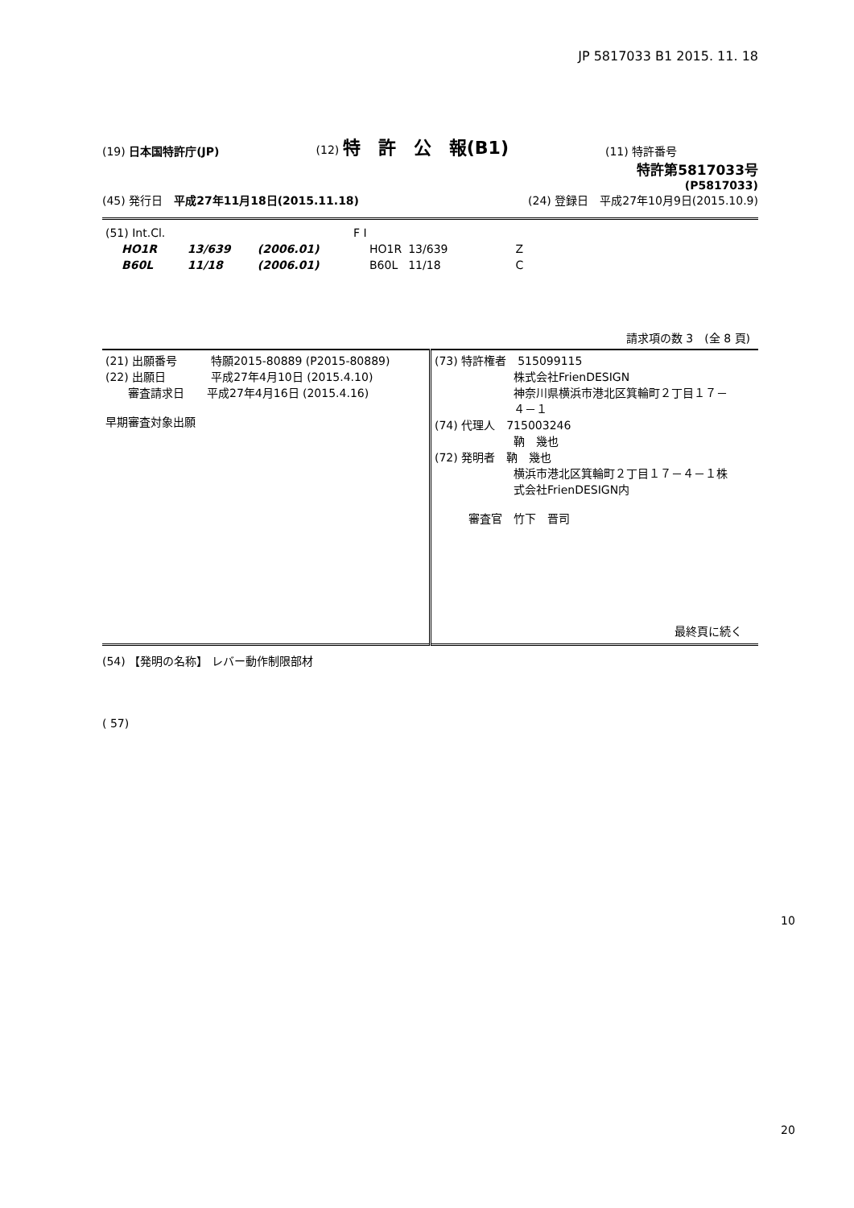JP 5817033 B1 2015. 11. 18
(19) 日本国特許庁(JP)
(12) 特　許　公　報(B1)
(11) 特許番号
特許第5817033号
(P5817033)
(45) 発行日　平成27年11月18日(2015.11.18)
(24) 登録日　平成27年10月9日(2015.10.9)
| (51) Int.Cl. | | | F I | | |
| HO1R | 13/639 | (2006.01) | HO1R | 13/639 | Z |
| B60L | 11/18 | (2006.01) | B60L | 11/18 | C |
請求項の数 3　(全 8 頁)
| (21) 出願番号 特願2015-80889 (P2015-80889) (22) 出願日 平成27年4月10日 (2015.4.10) 審査請求日 平成27年4月16日 (2015.4.16) 早期審査対象出願 | (73) 特許権者 515099115 株式会社FrienDESIGN 神奈川県横浜市港北区箕輪町２丁目１７－ ４－１ (74) 代理人 715003246 靹 幾也 (72) 発明者 靹 幾也 横浜市港北区箕輪町２丁目１７－４－１株 式会社FrienDESIGN内 審査官 竹下 晋司 最終頁に続く |
(54) 【発明の名称】 レバー動作制限部材
( 57)
10
20